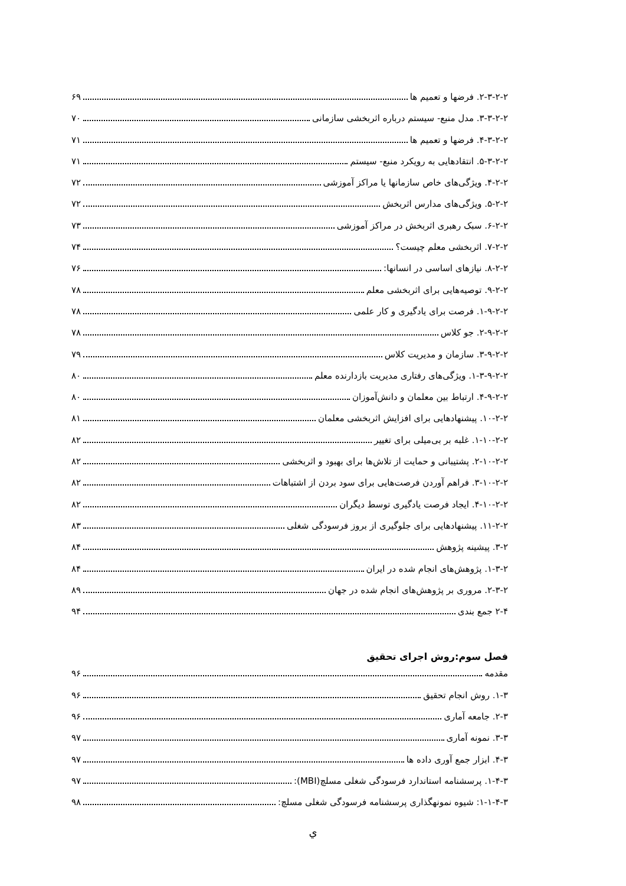۲-۳-۲-۲. فرضها و تعمیم ها ۶۹
۳-۳-۲-۲. مدل منبع- سیستم درباره اثربخشی سازمانی ۷۰
۴-۳-۲-۲. فرضها و تعمیم ها ۷۱
۵-۳-۲-۲. انتقادهایی به رویکرد منبع- سیستم ۷۱
۴-۲-۲. ویژگی‌های خاص سازمانها یا مراکز آموزشی ۷۲
۵-۲-۲. ویژگی‌های مدارس اثربخش ۷۲
۶-۲-۲. سبک رهبری اثربخش در مراکز آموزشی ۷۳
۷-۲-۲. اثربخشی معلم چیست؟ ۷۴
۸-۲-۲. نیازهای اساسی در انسانها: ۷۶
۹-۲-۲. توصیه‌هایی برای اثربخشی معلم ۷۸
۱-۹-۲-۲. فرصت برای یادگیری و کار علمی ۷۸
۲-۹-۲-۲. جو کلاس ۷۸
۳-۹-۲-۲. سازمان و مدیریت کلاس ۷۹
۱-۳-۹-۲-۲. ویژگی‌های رفتاری مدیریت بازدارنده معلم ۸۰
۴-۹-۲-۲. ارتباط بین معلمان و دانش‌آموزان ۸۰
۱۰-۲-۲. پیشنهادهایی برای افزایش اثربخشی معلمان ۸۱
۱-۱۰-۲-۲. غلبه بر بی‌میلی برای تغییر ۸۲
۲-۱۰-۲-۲. پشتیبانی و حمایت از تلاش‌ها برای بهبود و اثربخشی ۸۲
۳-۱۰-۲-۲. فراهم آوردن فرصت‌هایی برای سود بردن از اشتباهات ۸۲
۴-۱۰-۲-۲. ایجاد فرصت یادگیری توسط دیگران ۸۲
۱۱-۲-۲. پیشنهادهایی برای جلوگیری از بروز فرسودگی شغلی ۸۳
۳-۲. پیشینه پژوهش ۸۴
۱-۳-۲. پژوهش‌های انجام شده در ایران ۸۴
۲-۳-۲. مروری بر پژوهش‌های انجام شده در جهان ۸۹
۲-۴ جمع بندی ۹۴
فصل سوم:روش اجرای تحقیق
مقدمه ۹۶
۱-۳. روش انجام تحقیق ۹۶
۲-۳. جامعه آماری ۹۶
۳-۳. نمونه آماری ۹۷
۴-۳. ابزار جمع آوری داده ها ۹۷
۱-۴-۳. پرسشنامه استاندارد فرسودگی شغلی مسلچ(MBI): ۹۷
۱-۱-۴-۳: شیوه نمونهگذاری پرسشنامه فرسودگی شغلی مسلچ: ۹۸
ي